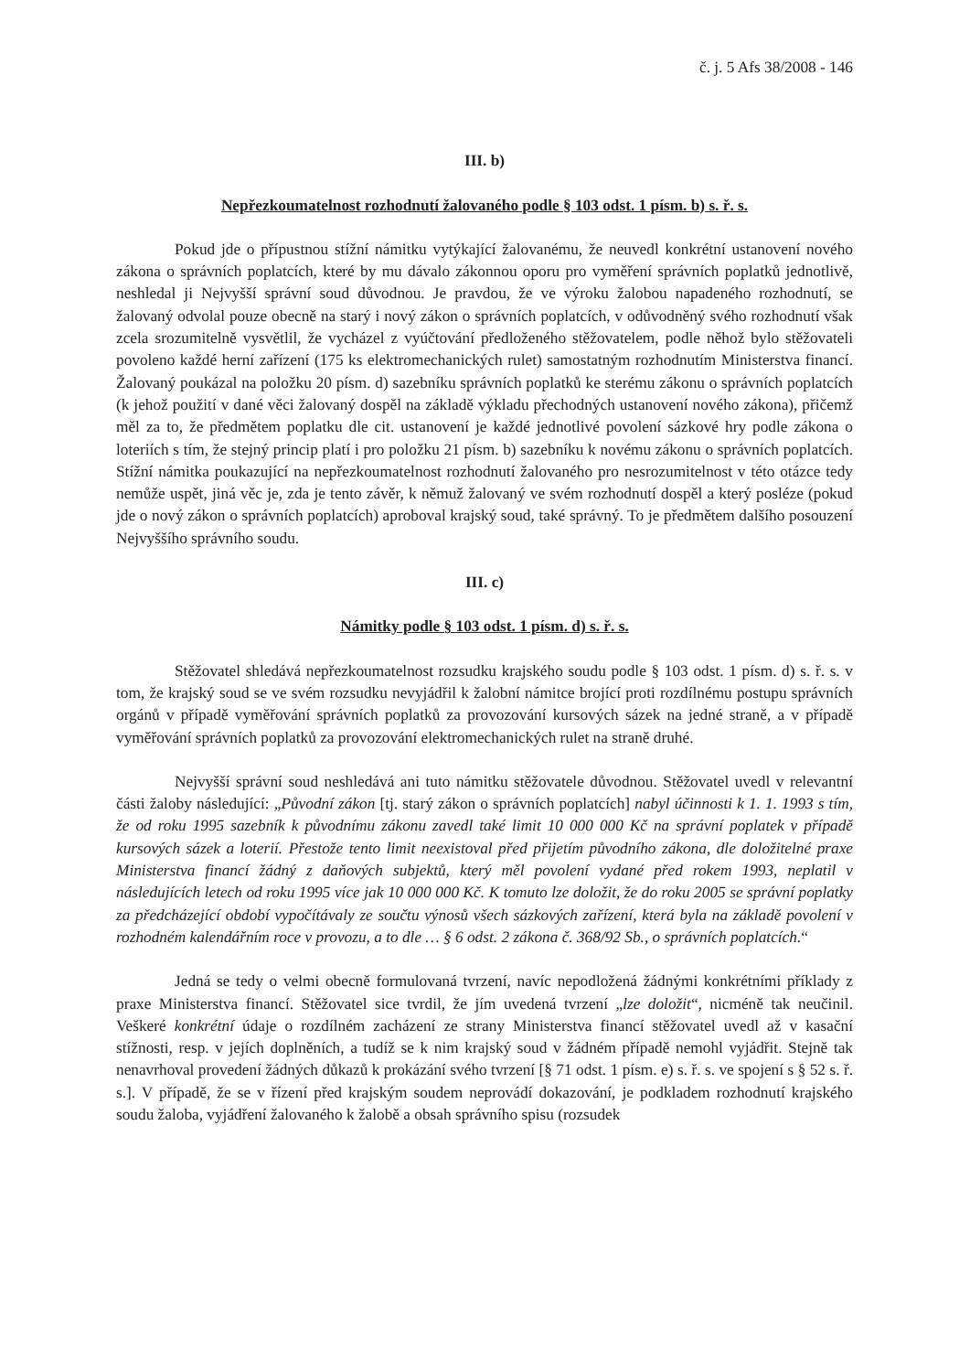č. j. 5 Afs 38/2008 - 146
III. b)
Nepřezkoumatelnost rozhodnutí žalovaného podle § 103 odst. 1 písm. b) s. ř. s.
Pokud jde o přípustnou stížní námitku vytýkající žalovanému, že neuvedl konkrétní ustanovení nového zákona o správních poplatcích, které by mu dávalo zákonnou oporu pro vyměření správních poplatků jednotlivě, neshledal ji Nejvyšší správní soud důvodnou. Je pravdou, že ve výroku žalobou napadeného rozhodnutí, se žalovaný odvolal pouze obecně na starý i nový zákon o správních poplatcích, v odůvodněný svého rozhodnutí však zcela srozumitelně vysvětlil, že vycházel z vyúčtování předloženého stěžovatelem, podle něhož bylo stěžovateli povoleno každé herní zařízení (175 ks elektromechanických rulet) samostatným rozhodnutím Ministerstva financí. Žalovaný poukázal na položku 20 písm. d) sazebníku správních poplatků ke sterému zákonu o správních poplatcích (k jehož použití v dané věci žalovaný dospěl na základě výkladu přechodných ustanovení nového zákona), přičemž měl za to, že předmětem poplatku dle cit. ustanovení je každé jednotlivé povolení sázkové hry podle zákona o loteriích s tím, že stejný princip platí i pro položku 21 písm. b) sazebníku k novému zákonu o správních poplatcích. Stížní námitka poukazující na nepřezkoumatelnost rozhodnutí žalovaného pro nesrozumitelnost v této otázce tedy nemůže uspět, jiná věc je, zda je tento závěr, k němuž žalovaný ve svém rozhodnutí dospěl a který posléze (pokud jde o nový zákon o správních poplatcích) aproboval krajský soud, také správný. To je předmětem dalšího posouzení Nejvyššího správního soudu.
III. c)
Námitky podle § 103 odst. 1 písm. d) s. ř. s.
Stěžovatel shledává nepřezkoumatelnost rozsudku krajského soudu podle § 103 odst. 1 písm. d) s. ř. s. v tom, že krajský soud se ve svém rozsudku nevyjádřil k žalobní námitce brojící proti rozdílnému postupu správních orgánů v případě vyměřování správních poplatků za provozování kursových sázek na jedné straně, a v případě vyměřování správních poplatků za provozování elektromechanických rulet na straně druhé.
Nejvyšší správní soud neshledává ani tuto námitku stěžovatele důvodnou. Stěžovatel uvedl v relevantní části žaloby následující: „Původní zákon [tj. starý zákon o správních poplatcích] nabyl účinnosti k 1. 1. 1993 s tím, že od roku 1995 sazebník k původnímu zákonu zavedl také limit 10 000 000 Kč na správní poplatek v případě kursových sázek a loterií. Přestože tento limit neexistoval před přijetím původního zákona, dle doložitelné praxe Ministerstva financí žádný z daňových subjektů, který měl povolení vydané před rokem 1993, neplatil v následujících letech od roku 1995 více jak 10 000 000 Kč. K tomuto lze doložit, že do roku 2005 se správní poplatky za předcházející období vypočítávaly ze součtu výnosů všech sázkových zařízení, která byla na základě povolení v rozhodném kalendářním roce v provozu, a to dle … § 6 odst. 2 zákona č. 368/92 Sb., o správních poplatcích.“
Jedná se tedy o velmi obecně formulovaná tvrzení, navíc nepodložená žádnými konkrétními příklady z praxe Ministerstva financí. Stěžovatel sice tvrdil, že jím uvedená tvrzení „lze doložit“, nicméně tak neučinil. Veškeré konkrétní údaje o rozdílném zacházení ze strany Ministerstva financí stěžovatel uvedl až v kasační stížnosti, resp. v jejích doplněních, a tudíž se k nim krajský soud v žádném případě nemohl vyjádřit. Stejně tak nenavrhoval provedení žádných důkazů k prokázání svého tvrzení [§ 71 odst. 1 písm. e) s. ř. s. ve spojení s § 52 s. ř. s.]. V případě, že se v řízení před krajským soudem neprovádí dokazování, je podkladem rozhodnutí krajského soudu žaloba, vyjádření žalovaného k žalobě a obsah správního spisu (rozsudek